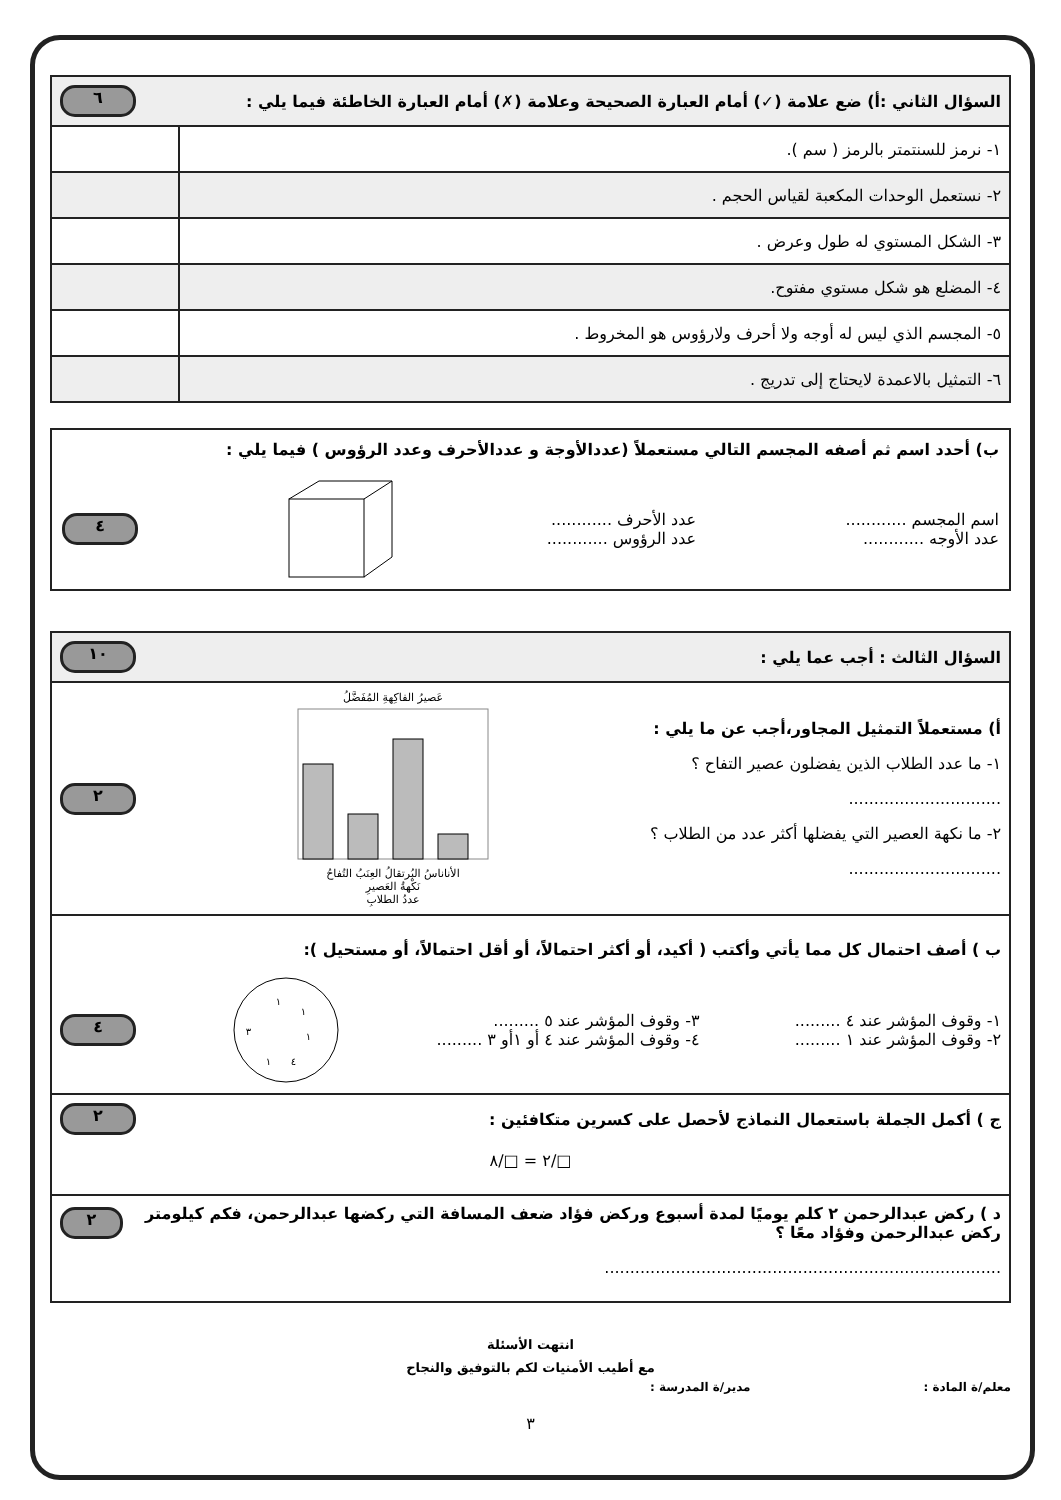| السؤال الثاني :أ) ضع علامة (✓) أمام العبارة الصحيحة وعلامة (✗) أمام العبارة الخاطئة فيما يلي : ٦ | |
| ١- نرمز للسنتمتر بالرمز ( سم ). | |
| ٢- نستعمل الوحدات المكعبة لقياس الحجم . | |
| ٣- الشكل المستوي له طول وعرض . | |
| ٤- المضلع هو شكل مستوي مفتوح. | |
| ٥- المجسم الذي ليس له أوجه ولا أحرف ولارؤوس هو المخروط . | |
| ٦- التمثيل بالاعمدة لايحتاج إلى تدريج . | |
ب) أحدد اسم ثم أصفه المجسم التالي مستعملاً (عددالأوجة و عددالأحرف وعدد الرؤوس ) فيما يلي :
اسم المجسم ............
عدد الأوجه ............
عدد الأحرف ............
عدد الرؤوس ............
٤
السؤال الثالث : أجب عما يلي : ١٠
أ) مستعملاً التمثيل المجاور،أجب عن ما يلي :
١- ما عدد الطلاب الذين يفضلون عصير التفاح ؟
..............................
٢- ما نكهة العصير التي يفضلها أكثر عدد من الطلاب ؟
..............................
عَصيرُ الفاكِهةِ المُفَضَّلُ
الأناناسُ البُرتقالُ العِنَبُ التُفاحُ
نَكْهةُ العَصيرِ
عددُ الطلابِ
٢
ب ) أصف احتمال كل مما يأتي وأكتب ( أكيد، أو أكثر احتمالاً، أو أقل احتمالاً، أو مستحيل ):
١- وقوف المؤشر عند ٤ .........
٢- وقوف المؤشر عند ١ .........
٣- وقوف المؤشر عند ٥ .........
٤- وقوف المؤشر عند ٤ أو ١أو ٣ .........
١
١
١
٤
١
٣
٤
ج ) أكمل الجملة باستعمال النماذج لأحصل على كسرين متكافئين : ٢
□/٢ = □/٨
د ) ركض عبدالرحمن ٢ كلم يوميًا لمدة أسبوع وركض فؤاد ضعف المسافة التي ركضها عبدالرحمن، فكم كيلومتر ركض عبدالرحمن وفؤاد معًا ؟ ٢
..............................................................................
انتهت الأسئلة
مع أطيب الأمنيات لكم بالتوفيق والنجاح
معلم/ة المادة : مدير/ة المدرسة :
٣